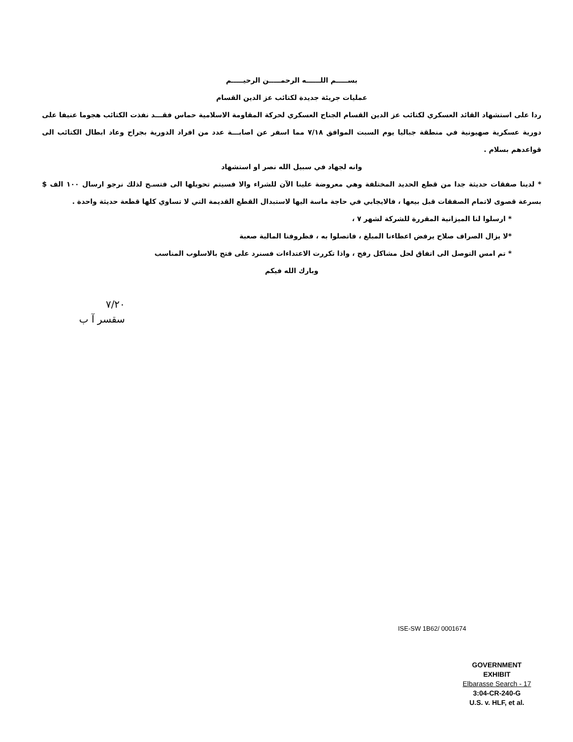بســـــم اللــــــه الرحمـــــن الرحيـــــم
عمليات جريئة جديدة لكتائب عز الدين القسام
ردا على استشهاد القائد العسكري لكتائب عز الدين القسام الجناح العسكري لحركة المقاومة الاسلامية حماس فقـــد نفذت الكتائب هجوما عنيفا على دورية عسكرية صهيونية في منطقة جباليا يوم السبت الموافق ٧/١٨ مما اسفر عن اصابـــة عدد من افراد الدورية بجراح وعاد ابطال الكتائب الى قواعدهم بسلام .
وانه لجهاد في سبيل الله نصر او استشهاد
* لدينا صفقات حديثة جدا من قطع الحديد المختلفة وهي معروضة علينا الآن للشراء والا فسيتم تحويلها الى فتسـح لذلك نرجو ارسال ١٠٠ الف $ بسرعة قصوى لاتمام الصفقات قبل بيعها ، فالايجابي في حاجة ماسة اليها لاستبدال القطع القديمة التي لا تساوي كلها قطعة حديثة واحدة .
* ارسلوا لنا الميزانية المقررة للشركة لشهر ٧ ،
*لا يزال الصراف صلاح يرفض اعطاءنا المبلغ ، فاتصلوا به ، فظروفنا المالية صعبة
* تم امس التوصل الى اتفاق لحل مشاكل رفح ، واذا تكررت الاعتداءات فسنرد على فتح بالاسلوب المناسب
وبارك الله فيكم
٧/٢٠
سقسر آ ب
ISE-SW 1B62/ 0001674
GOVERNMENT
EXHIBIT
Elbarasse Search - 17
3:04-CR-240-G
U.S. v. HLF, et al.